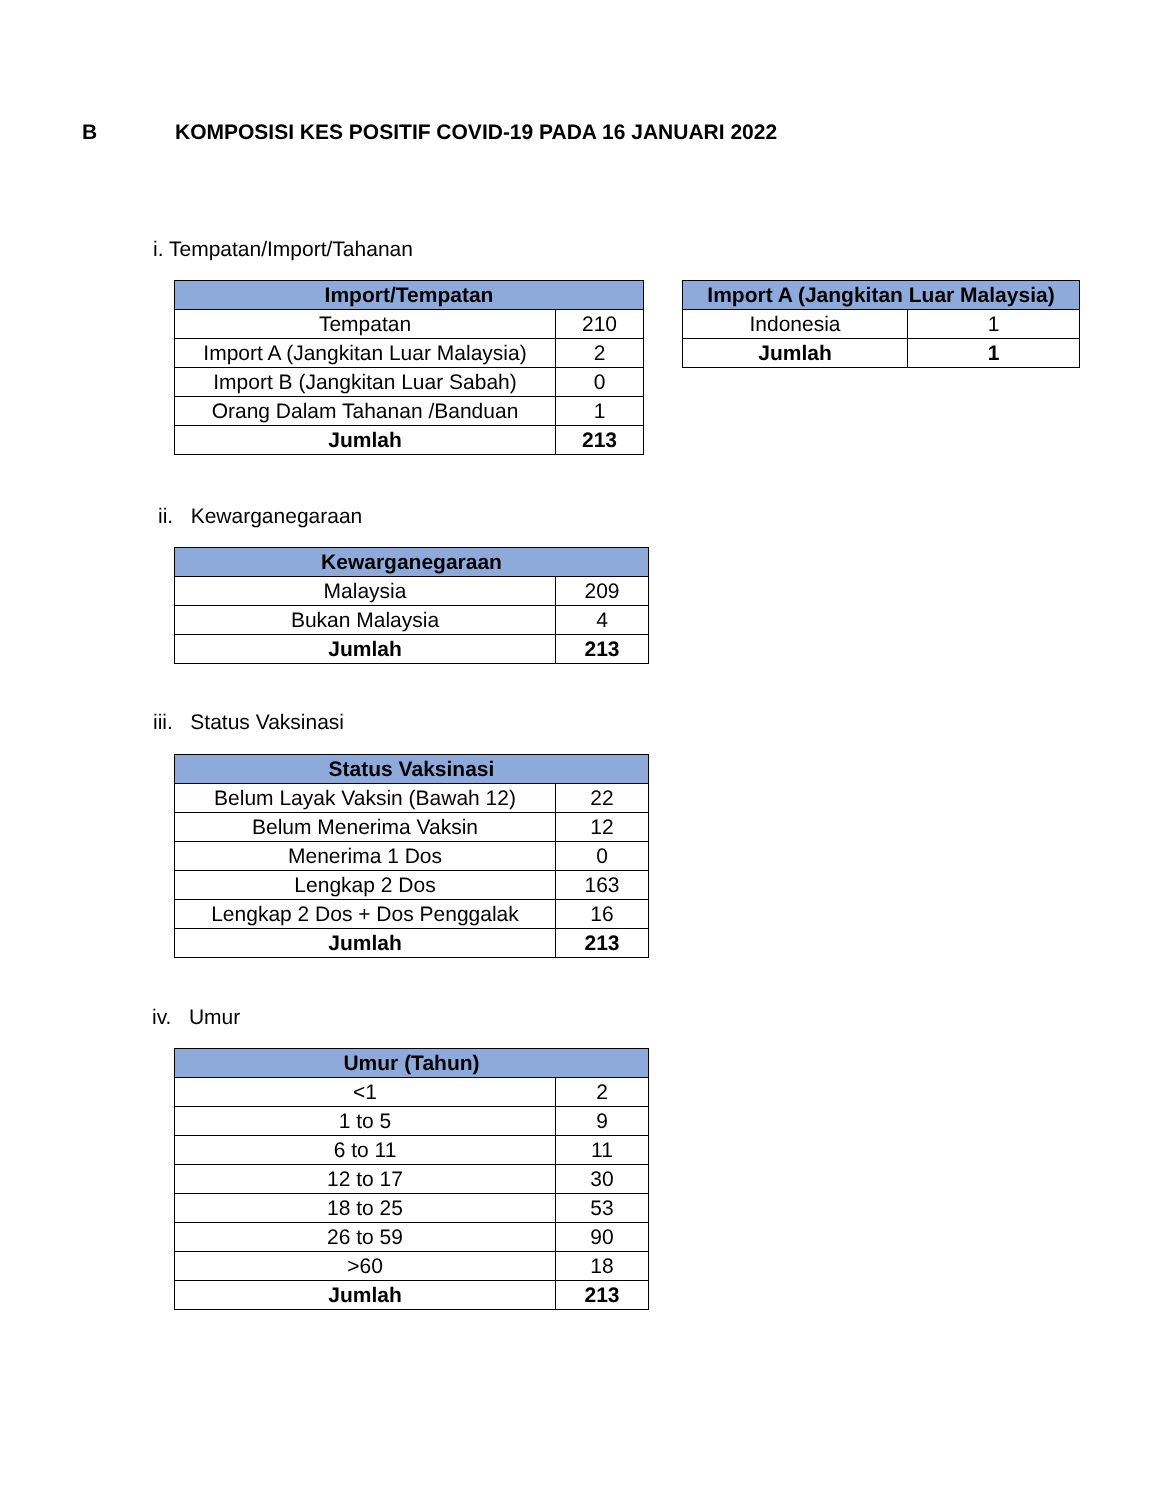B KOMPOSISI KES POSITIF COVID-19 PADA 16 JANUARI 2022
i. Tempatan/Import/Tahanan
| Import/Tempatan | |
| --- | --- |
| Tempatan | 210 |
| Import A (Jangkitan Luar Malaysia) | 2 |
| Import B (Jangkitan Luar Sabah) | 0 |
| Orang Dalam Tahanan /Banduan | 1 |
| Jumlah | 213 |
| Import A (Jangkitan Luar Malaysia) | |
| --- | --- |
| Indonesia | 1 |
| Jumlah | 1 |
ii. Kewarganegaraan
| Kewarganegaraan | |
| --- | --- |
| Malaysia | 209 |
| Bukan Malaysia | 4 |
| Jumlah | 213 |
iii. Status Vaksinasi
| Status Vaksinasi | |
| --- | --- |
| Belum Layak Vaksin (Bawah 12) | 22 |
| Belum Menerima Vaksin | 12 |
| Menerima 1 Dos | 0 |
| Lengkap 2 Dos | 163 |
| Lengkap 2 Dos + Dos Penggalak | 16 |
| Jumlah | 213 |
iv. Umur
| Umur (Tahun) | |
| --- | --- |
| <1 | 2 |
| 1 to 5 | 9 |
| 6 to 11 | 11 |
| 12 to 17 | 30 |
| 18 to 25 | 53 |
| 26 to 59 | 90 |
| >60 | 18 |
| Jumlah | 213 |